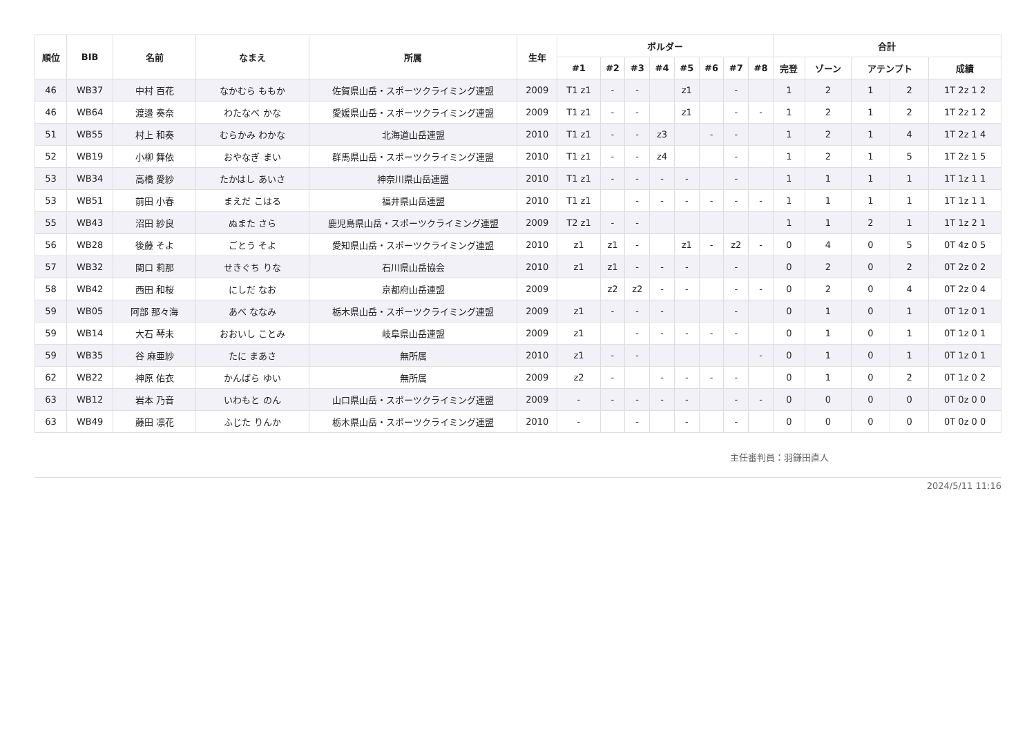| 順位 | BIB | 名前 | なまえ | 所属 | 生年 | ボルダー | | | | | | | | 合計 | | | | |
| --- | --- | --- | --- | --- | --- | --- | --- | --- | --- | --- | --- | --- | --- | --- | --- | --- | --- | --- |
| | | | | | | #1 | #2 | #3 | #4 | #5 | #6 | #7 | #8 | 完登 | ゾーン | アテンプト | | 成績 |
| 46 | WB37 | 中村 百花 | なかむら ももか | 佐賀県山岳・スポーツクライミング連盟 | 2009 | T1 z1 | - | - | | z1 | | - | | 1 | 2 | 1 | 2 | 1T 2z 1 2 |
| 46 | WB64 | 渡邉 奏奈 | わたなべ かな | 愛媛県山岳・スポーツクライミング連盟 | 2009 | T1 z1 | - | - | | z1 | | - | - | 1 | 2 | 1 | 2 | 1T 2z 1 2 |
| 51 | WB55 | 村上 和奏 | むらかみ わかな | 北海道山岳連盟 | 2010 | T1 z1 | - | - | z3 | | - | - | | 1 | 2 | 1 | 4 | 1T 2z 1 4 |
| 52 | WB19 | 小柳 舞依 | おやなぎ まい | 群馬県山岳・スポーツクライミング連盟 | 2010 | T1 z1 | - | - | z4 | | | - | | 1 | 2 | 1 | 5 | 1T 2z 1 5 |
| 53 | WB34 | 高橋 愛紗 | たかはし あいさ | 神奈川県山岳連盟 | 2010 | T1 z1 | - | - | - | - | | - | | 1 | 1 | 1 | 1 | 1T 1z 1 1 |
| 53 | WB51 | 前田 小春 | まえだ こはる | 福井県山岳連盟 | 2010 | T1 z1 | | - | - | - | - | - | - | 1 | 1 | 1 | 1 | 1T 1z 1 1 |
| 55 | WB43 | 沼田 紗良 | ぬまた さら | 鹿児島県山岳・スポーツクライミング連盟 | 2009 | T2 z1 | - | - | | | | | | 1 | 1 | 2 | 1 | 1T 1z 2 1 |
| 56 | WB28 | 後藤 そよ | ごとう そよ | 愛知県山岳・スポーツクライミング連盟 | 2010 | z1 | z1 | - | | z1 | - | z2 | - | 0 | 4 | 0 | 5 | 0T 4z 0 5 |
| 57 | WB32 | 関口 莉那 | せきぐち りな | 石川県山岳協会 | 2010 | z1 | z1 | - | - | - | | - | | 0 | 2 | 0 | 2 | 0T 2z 0 2 |
| 58 | WB42 | 西田 和桜 | にしだ なお | 京都府山岳連盟 | 2009 | | z2 | z2 | - | - | | - | - | 0 | 2 | 0 | 4 | 0T 2z 0 4 |
| 59 | WB05 | 阿部 那々海 | あべ ななみ | 栃木県山岳・スポーツクライミング連盟 | 2009 | z1 | - | - | - | | | - | | 0 | 1 | 0 | 1 | 0T 1z 0 1 |
| 59 | WB14 | 大石 琴未 | おおいし ことみ | 岐阜県山岳連盟 | 2009 | z1 | | - | - | - | - | - | | 0 | 1 | 0 | 1 | 0T 1z 0 1 |
| 59 | WB35 | 谷 麻亜紗 | たに まあさ | 無所属 | 2010 | z1 | - | - | | | | | - | 0 | 1 | 0 | 1 | 0T 1z 0 1 |
| 62 | WB22 | 神原 佑衣 | かんばら ゆい | 無所属 | 2009 | z2 | - | | - | - | - | - | | 0 | 1 | 0 | 2 | 0T 1z 0 2 |
| 63 | WB12 | 岩本 乃音 | いわもと のん | 山口県山岳・スポーツクライミング連盟 | 2009 | - | - | - | - | - | | - | - | 0 | 0 | 0 | 0 | 0T 0z 0 0 |
| 63 | WB49 | 藤田 凛花 | ふじた りんか | 栃木県山岳・スポーツクライミング連盟 | 2010 | - | | - | | - | | - | | 0 | 0 | 0 | 0 | 0T 0z 0 0 |
主任審判員：羽鎌田直人
2024/5/11 11:16